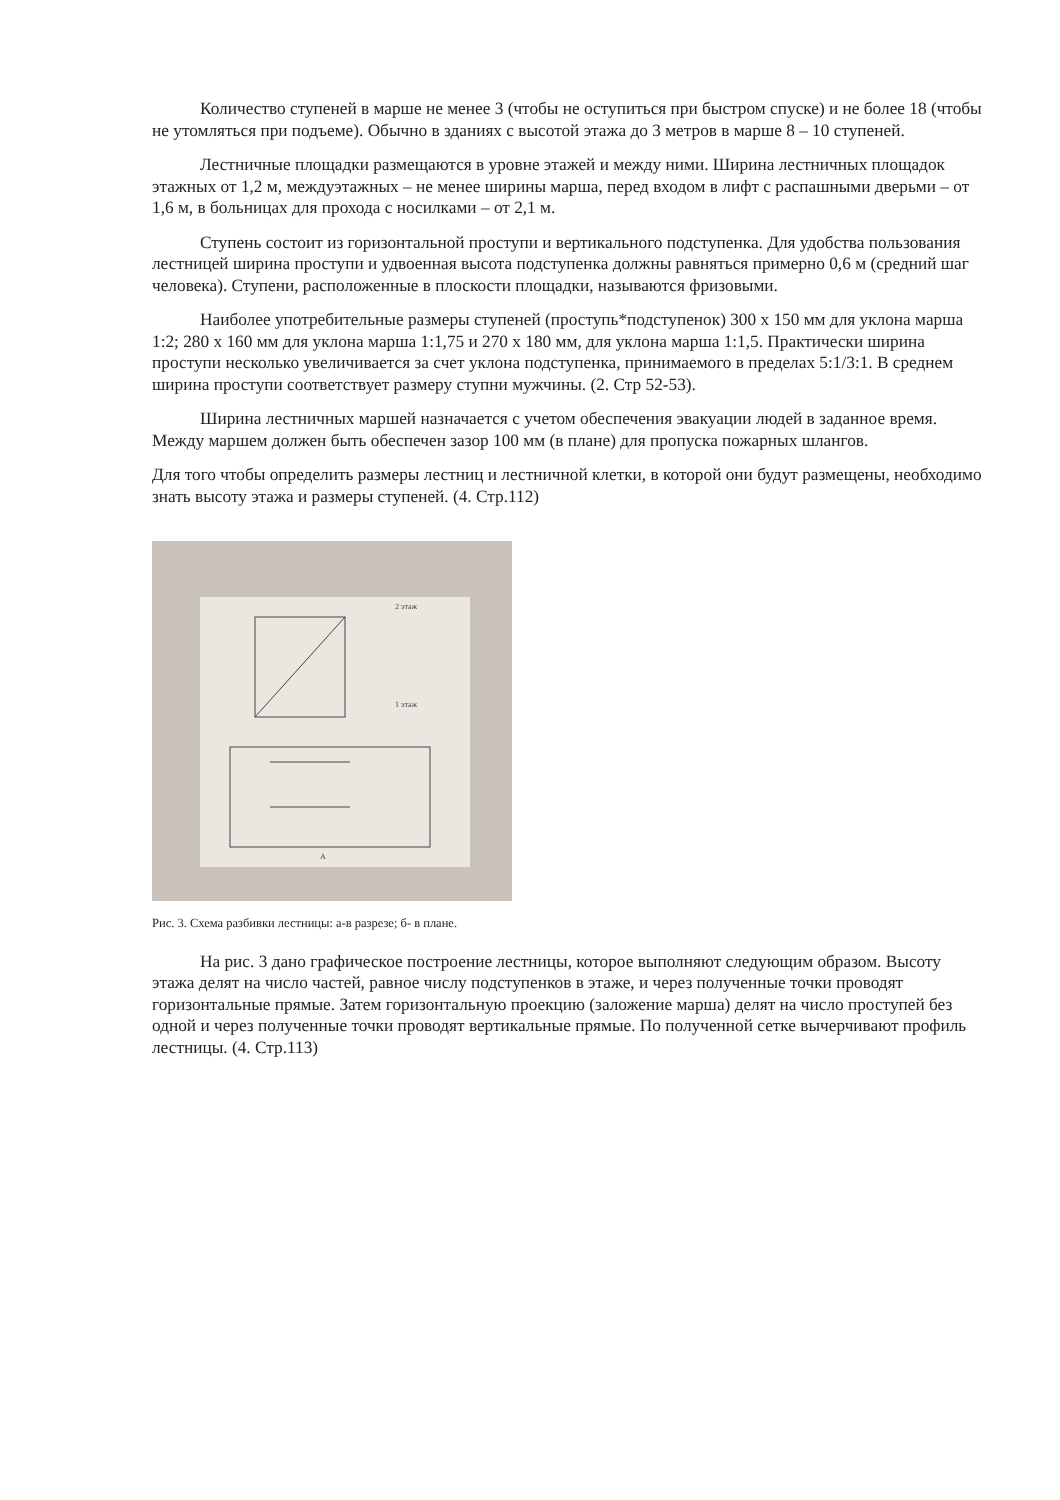Количество ступеней в марше не менее 3 (чтобы не оступиться при быстром спуске) и не более 18 (чтобы не утомляться при подъеме). Обычно в зданиях с высотой этажа до 3 метров в марше 8 – 10 ступеней.
Лестничные площадки размещаются в уровне этажей и между ними. Ширина лестничных площадок этажных от 1,2 м, междуэтажных – не менее ширины марша, перед входом в лифт с распашными дверьми – от 1,6 м, в больницах для прохода с носилками – от 2,1 м.
Ступень состоит из горизонтальной проступи и вертикального подступенка. Для удобства пользования лестницей ширина проступи и удвоенная высота подступенка должны равняться примерно 0,6 м (средний шаг человека). Ступени, расположенные в плоскости площадки, называются фризовыми.
Наиболее употребительные размеры ступеней (проступь*подступенок) 300 х 150 мм для уклона марша 1:2; 280 х 160 мм для уклона марша 1:1,75 и 270 х 180 мм, для уклона марша 1:1,5. Практически ширина проступи несколько увеличивается за счет уклона подступенка, принимаемого в пределах 5:1/3:1. В среднем ширина проступи соответствует размеру ступни мужчины. (2. Стр 52-53).
Ширина лестничных маршей назначается с учетом обеспечения эвакуации людей в заданное время. Между маршем должен быть обеспечен зазор 100 мм (в плане) для пропуска пожарных шлангов.
Для того чтобы определить размеры лестниц и лестничной клетки, в которой они будут размещены, необходимо знать высоту этажа и размеры ступеней. (4. Стр.112)
2 этаж
1 этаж
A
Рис. 3. Схема разбивки лестницы: а-в разрезе; б- в плане.
На рис. 3 дано графическое построение лестницы, которое выполняют следующим образом. Высоту этажа делят на число частей, равное числу подступенков в этаже, и через полученные точки проводят горизонтальные прямые. Затем горизонтальную проекцию (заложение марша) делят на число проступей без одной и через полученные точки проводят вертикальные прямые. По полученной сетке вычерчивают профиль лестницы. (4. Стр.113)